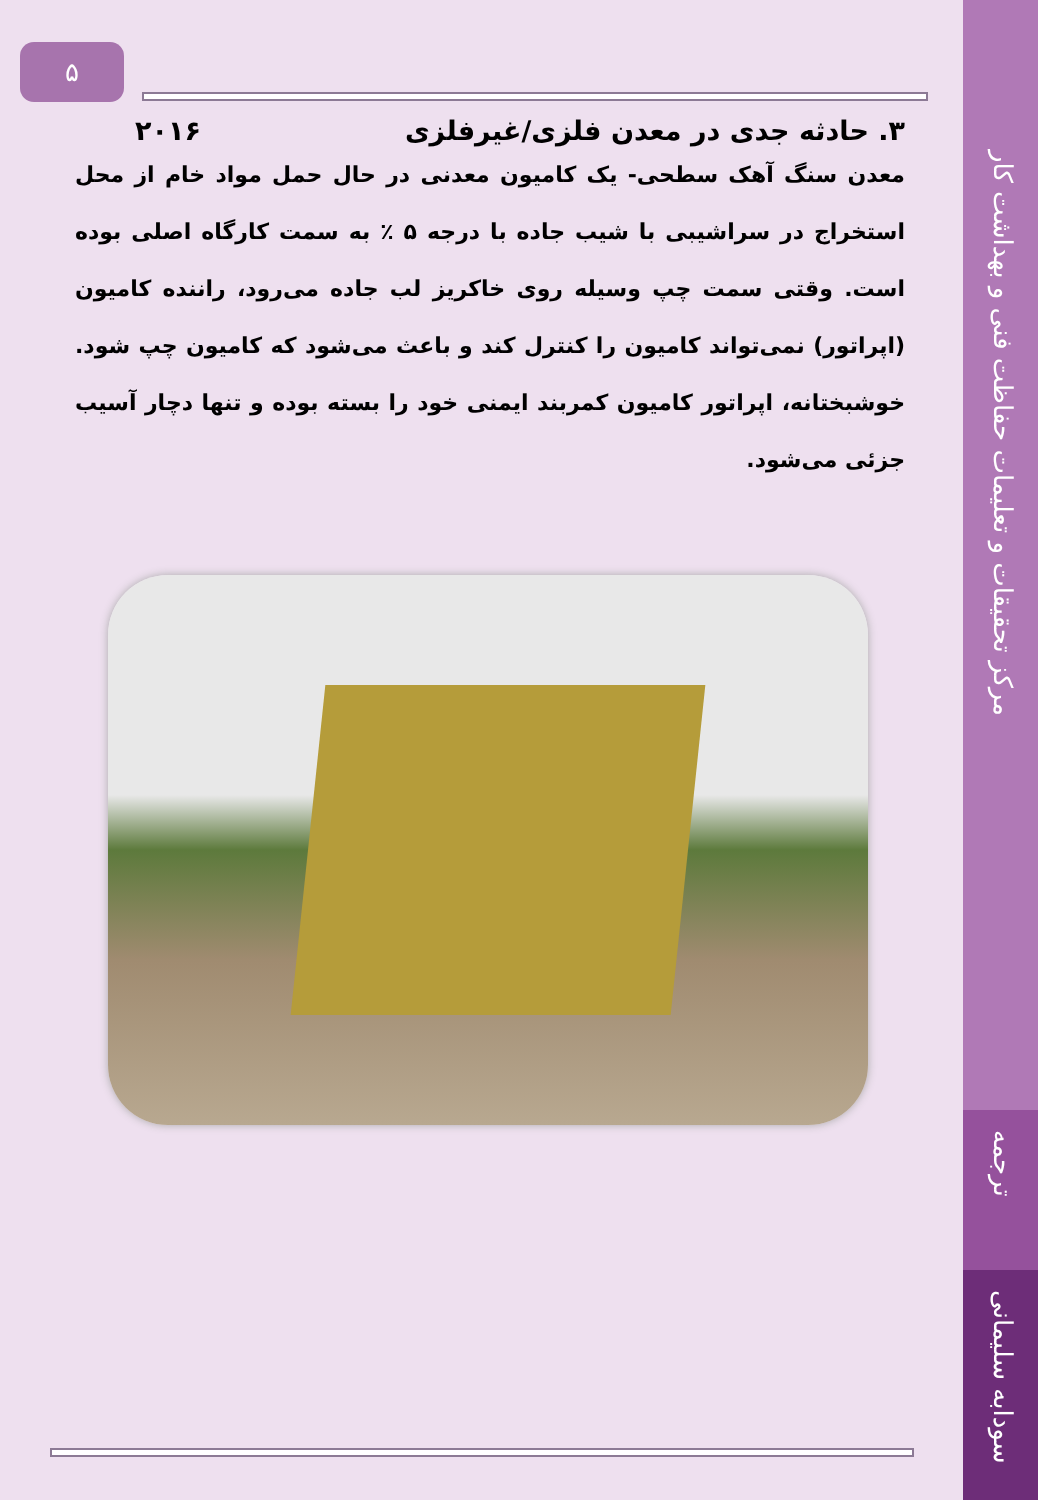مرکز تحقیقات و تعلیمات حفاظت فنی و بهداشت کار
ترجمه
سودابه سلیمانی
۵
۳. حادثه جدی در معدن فلزی/غیرفلزی ۲۰۱۶
معدن سنگ آهک سطحی- یک کامیون معدنی در حال حمل مواد خام از محل استخراج در سراشیبی با شیب جاده با درجه ۵ ٪ به سمت کارگاه اصلی بوده است. وقتی سمت چپ وسیله روی خاکریز لب جاده می‌رود، راننده کامیون (اپراتور) نمی‌تواند کامیون را کنترل کند و باعث می‌شود که کامیون چپ شود. خوشبختانه، اپراتور کامیون کمربند ایمنی خود را بسته بوده و تنها دچار آسیب جزئی می‌شود.